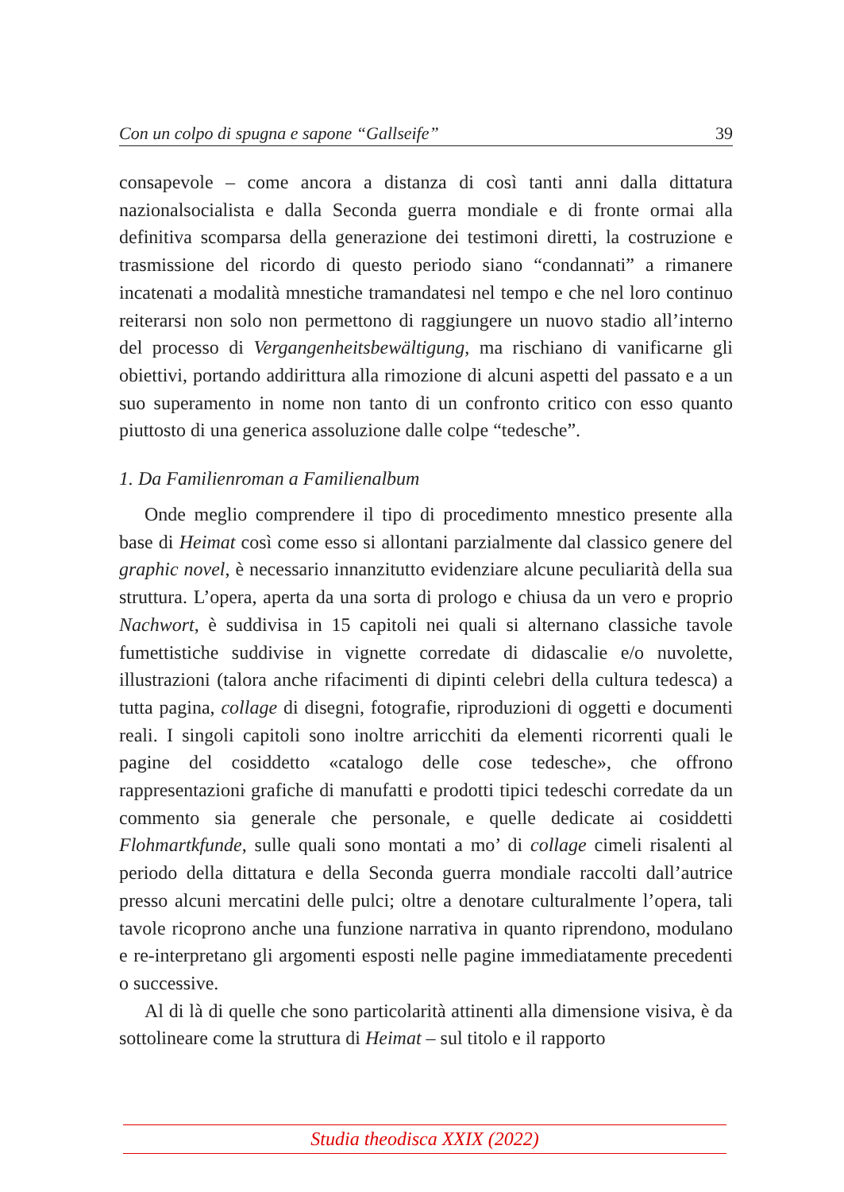Con un colpo di spugna e sapone “Gallseife” 39
consapevole – come ancora a distanza di così tanti anni dalla dittatura nazionalsocialista e dalla Seconda guerra mondiale e di fronte ormai alla definitiva scomparsa della generazione dei testimoni diretti, la costruzione e trasmissione del ricordo di questo periodo siano “condannati” a rimanere incatenati a modalità mnestiche tramandatesi nel tempo e che nel loro continuo reiterarsi non solo non permettono di raggiungere un nuovo stadio all’interno del processo di Vergangenheitsbewältigung, ma rischiano di vanificarne gli obiettivi, portando addirittura alla rimozione di alcuni aspetti del passato e a un suo superamento in nome non tanto di un confronto critico con esso quanto piuttosto di una generica assoluzione dalle colpe “tedesche”.
1. Da Familienroman a Familienalbum
Onde meglio comprendere il tipo di procedimento mnestico presente alla base di Heimat così come esso si allontani parzialmente dal classico genere del graphic novel, è necessario innanzitutto evidenziare alcune peculiarità della sua struttura. L’opera, aperta da una sorta di prologo e chiusa da un vero e proprio Nachwort, è suddivisa in 15 capitoli nei quali si alternano classiche tavole fumettistiche suddivise in vignette corredate di didascalie e/o nuvolette, illustrazioni (talora anche rifacimenti di dipinti celebri della cultura tedesca) a tutta pagina, collage di disegni, fotografie, riproduzioni di oggetti e documenti reali. I singoli capitoli sono inoltre arricchiti da elementi ricorrenti quali le pagine del cosiddetto «catalogo delle cose tedesche», che offrono rappresentazioni grafiche di manufatti e prodotti tipici tedeschi corredate da un commento sia generale che personale, e quelle dedicate ai cosiddetti Flohmartkfunde, sulle quali sono montati a mo’ di collage cimeli risalenti al periodo della dittatura e della Seconda guerra mondiale raccolti dall’autrice presso alcuni mercatini delle pulci; oltre a denotare culturalmente l’opera, tali tavole ricoprono anche una funzione narrativa in quanto riprendono, modulano e re-interpretano gli argomenti esposti nelle pagine immediatamente precedenti o successive.
Al di là di quelle che sono particolarità attinenti alla dimensione visiva, è da sottolineare come la struttura di Heimat – sul titolo e il rapporto
Studia theodisca XXIX (2022)